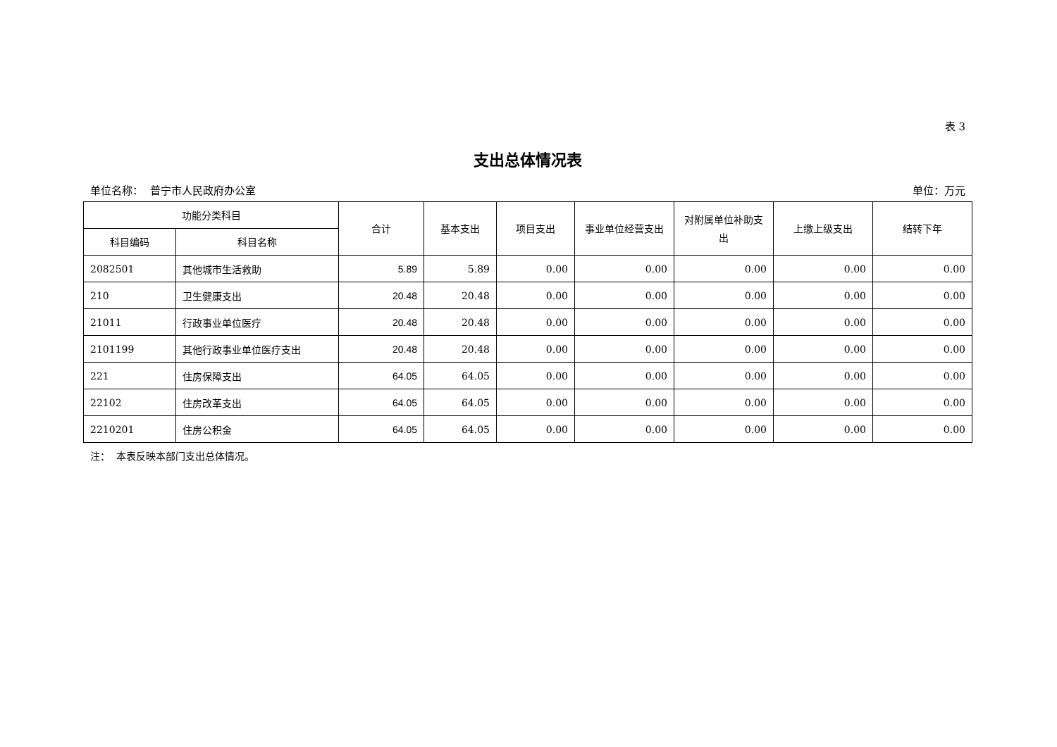表 3
支出总体情况表
单位名称： 普宁市人民政府办公室 单位：万元
| 功能分类科目 | | 合计 | 基本支出 | 项目支出 | 事业单位经营支出 | 对附属单位补助支出 | 上缴上级支出 | 结转下年 |
| --- | --- | --- | --- | --- | --- | --- | --- | --- |
| 科目编码 | 科目名称 | | | | | | | |
| 2082501 | 其他城市生活救助 | 5.89 | 5.89 | 0.00 | 0.00 | 0.00 | 0.00 | 0.00 |
| 210 | 卫生健康支出 | 20.48 | 20.48 | 0.00 | 0.00 | 0.00 | 0.00 | 0.00 |
| 21011 | 行政事业单位医疗 | 20.48 | 20.48 | 0.00 | 0.00 | 0.00 | 0.00 | 0.00 |
| 2101199 | 其他行政事业单位医疗支出 | 20.48 | 20.48 | 0.00 | 0.00 | 0.00 | 0.00 | 0.00 |
| 221 | 住房保障支出 | 64.05 | 64.05 | 0.00 | 0.00 | 0.00 | 0.00 | 0.00 |
| 22102 | 住房改革支出 | 64.05 | 64.05 | 0.00 | 0.00 | 0.00 | 0.00 | 0.00 |
| 2210201 | 住房公积金 | 64.05 | 64.05 | 0.00 | 0.00 | 0.00 | 0.00 | 0.00 |
注： 本表反映本部门支出总体情况。